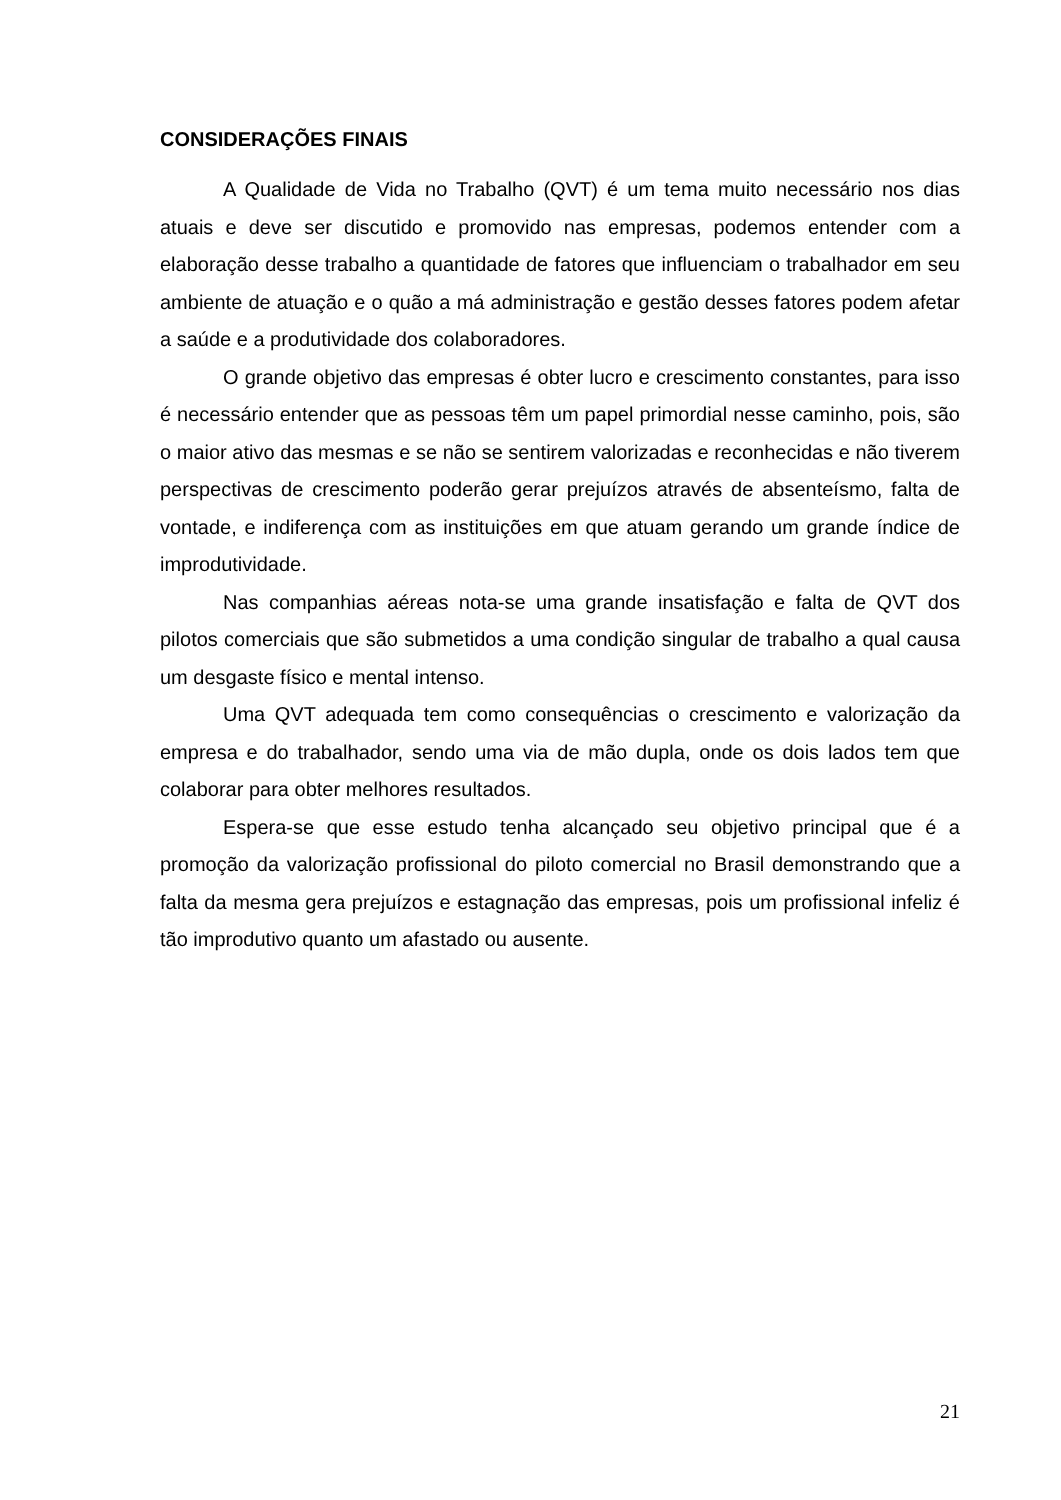CONSIDERAÇÕES FINAIS
A Qualidade de Vida no Trabalho (QVT) é um tema muito necessário nos dias atuais e deve ser discutido e promovido nas empresas, podemos entender com a elaboração desse trabalho a quantidade de fatores que influenciam o trabalhador em seu ambiente de atuação e o quão a má administração e gestão desses fatores podem afetar a saúde e a produtividade dos colaboradores.
O grande objetivo das empresas é obter lucro e crescimento constantes, para isso é necessário entender que as pessoas têm um papel primordial nesse caminho, pois, são o maior ativo das mesmas e se não se sentirem valorizadas e reconhecidas e não tiverem perspectivas de crescimento poderão gerar prejuízos através de absenteísmo, falta de vontade, e indiferença com as instituições em que atuam gerando um grande índice de improdutividade.
Nas companhias aéreas nota-se uma grande insatisfação e falta de QVT dos pilotos comerciais que são submetidos a uma condição singular de trabalho a qual causa um desgaste físico e mental intenso.
Uma QVT adequada tem como consequências o crescimento e valorização da empresa e do trabalhador, sendo uma via de mão dupla, onde os dois lados tem que colaborar para obter melhores resultados.
Espera-se que esse estudo tenha alcançado seu objetivo principal que é a promoção da valorização profissional do piloto comercial no Brasil demonstrando que a falta da mesma gera prejuízos e estagnação das empresas, pois um profissional infeliz é tão improdutivo quanto um afastado ou ausente.
21